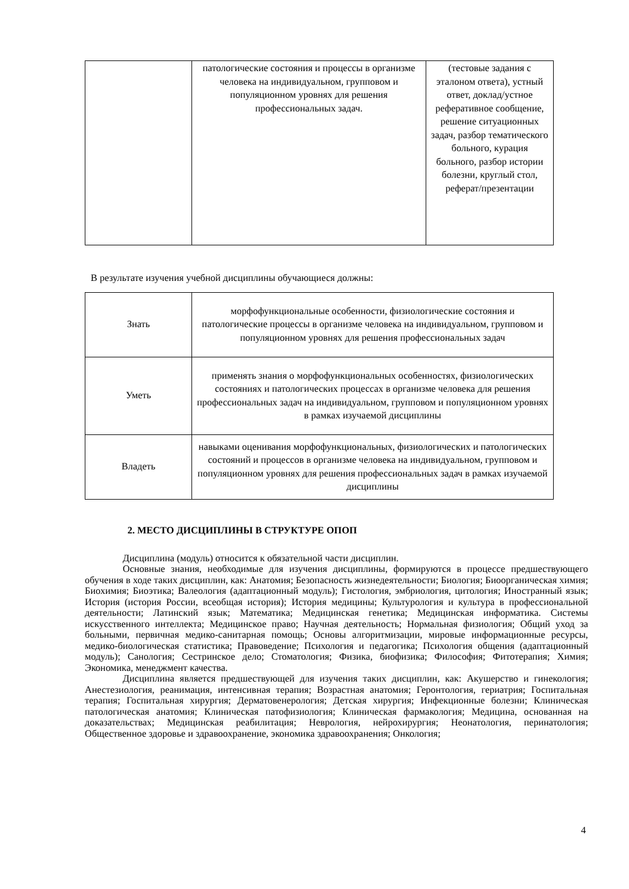| | патологические состояния и процессы в организме человека на индивидуальном, групповом и популяционном уровнях для решения профессиональных задач. | (тестовые задания с эталоном ответа), устный ответ, доклад/устное реферативное сообщение, решение ситуационных задач, разбор тематического больного, курация больного, разбор истории болезни, круглый стол, реферат/презентации |
В результате изучения учебной дисциплины обучающиеся должны:
| Знать | морфофункциональные особенности, физиологические состояния и патологические процессы в организме человека на индивидуальном, групповом и популяционном уровнях для решения профессиональных задач |
| Уметь | применять знания о морфофункциональных особенностях, физиологических состояниях и патологических процессах в организме человека для решения профессиональных задач на индивидуальном, групповом и популяционном уровнях в рамках изучаемой дисциплины |
| Владеть | навыками оценивания морфофункциональных, физиологических и патологических состояний и процессов в организме человека на индивидуальном, групповом и популяционном уровнях для решения профессиональных задач в рамках изучаемой дисциплины |
2. МЕСТО ДИСЦИПЛИНЫ В СТРУКТУРЕ ОПОП
Дисциплина (модуль) относится к обязательной части дисциплин.
Основные знания, необходимые для изучения дисциплины, формируются в процессе предшествующего обучения в ходе таких дисциплин, как: Анатомия; Безопасность жизнедеятельности; Биология; Биоорганическая химия; Биохимия; Биоэтика; Валеология (адаптационный модуль); Гистология, эмбриология, цитология; Иностранный язык; История (история России, всеобщая история); История медицины; Культурология и культура в профессиональной деятельности; Латинский язык; Математика; Медицинская генетика; Медицинская информатика. Системы искусственного интеллекта; Медицинское право; Научная деятельность; Нормальная физиология; Общий уход за больными, первичная медико-санитарная помощь; Основы алгоритмизации, мировые информационные ресурсы, медико-биологическая статистика; Правоведение; Психология и педагогика; Психология общения (адаптационный модуль); Санология; Сестринское дело; Стоматология; Физика, биофизика; Философия; Фитотерапия; Химия; Экономика, менеджмент качества.
Дисциплина является предшествующей для изучения таких дисциплин, как: Акушерство и гинекология; Анестезиология, реанимация, интенсивная терапия; Возрастная анатомия; Геронтология, гериатрия; Госпитальная терапия; Госпитальная хирургия; Дерматовенерология; Детская хирургия; Инфекционные болезни; Клиническая патологическая анатомия; Клиническая патофизиология; Клиническая фармакология; Медицина, основанная на доказательствах; Медицинская реабилитация; Неврология, нейрохирургия; Неонатология, перинатология; Общественное здоровье и здравоохранение, экономика здравоохранения; Онкология;
4